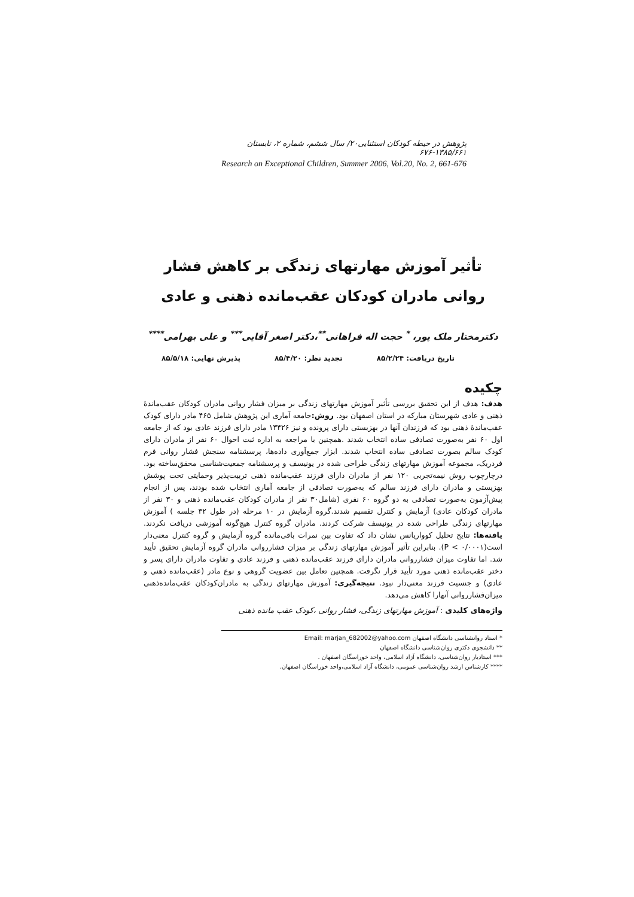پژوهش در حیطه کودکان استثنایی۲۰/ سال ششم، شماره ۲، تابستان ۱۳۸۵/۶۶۱-۶۷۶
Research on Exceptional Children, Summer 2006, Vol.20, No. 2, 661-676
تأثیر آموزش مهارتهای زندگی بر کاهش فشار روانی مادران کودکان عقب‌مانده ذهنی و عادی
دکترمختار ملک پور، <sup>*</sup> حجت اله فراهانی<sup>**</sup>،دکتر اصغر آقایی<sup>***</sup> و علی بهرامی<sup>****</sup>
تاریخ دریافت: ۸۵/۲/۲۴ تجدید نظر: ۸۵/۴/۲۰ پذیرش نهایی: ۸۵/۵/۱۸
چکیده
هدف: هدف از این تحقیق بررسی تأثیر آموزش مهارتهای زندگی بر میزان فشار روانی مادران کودکان عقب‌ماندۀ ذهنی و عادی شهرستان مبارکه در استان اصفهان بود. روش: جامعه آماری این پژوهش شامل ۴۶۵ مادر دارای کودک عقب‌ماندۀ ذهنی بود که فرزندان آنها در بهزیستی دارای پرونده و نیز ۱۳۴۲۶ مادر دارای فرزند عادی بود که از جامعه اول ۶۰ نفر به‌صورت تصادفی ساده انتخاب شدند .همچنین با مراجعه به اداره ثبت احوال ۶۰ نفر از مادران دارای کودک سالم بصورت تصادفی ساده انتخاب شدند. ابزار جمع‌آوری داده‌ها، پرسشنامه سنجش فشار روانی فرم فردریک، مجموعه آموزش مهارتهای زندگی طراحی شده در یونیسف و پرسشنامه جمعیت‌شناسی محقق‌ساخته بود. درچارچوب روش نیمه‌تجربی ۱۲۰ نفر از مادران دارای فرزند عقب‌مانده ذهنی تربیت‌پذیر وحمایتی تحت پوشش بهزیستی و مادران دارای فرزند سالم که به‌صورت تصادفی از جامعه آماری انتخاب شده بودند، پس از انجام پیش‌آزمون به‌صورت تصادفی به دو گروه ۶۰ نفری (شامل۳۰ نفر از مادران کودکان عقب‌مانده ذهنی و ۳۰ نفر از مادران کودکان عادی) آزمایش و کنترل تقسیم شدند.گروه آزمایش در ۱۰ مرحله (در طول ۳۲ جلسه ) آموزش مهارتهای زندگی طراحی شده در یونیسف شرکت کردند. مادران گروه کنترل هیچ‌گونه آموزشی دریافت نکردند. یافته‌ها: نتایج تحلیل کوواریانس نشان داد که تفاوت بین نمرات باقی‌مانده گروه آزمایش و گروه کنترل معنی‌دار است(P < ۰/۰۰۰۱). بنابراین تأثیر آموزش مهارتهای زندگی بر میزان فشارروانی مادران گروه آزمایش تحقیق تأیید شد. اما تفاوت میزان فشارروانی مادران دارای فرزند عقب‌مانده ذهنی و فرزند عادی و تفاوت مادران دارای پسر و دختر عقب‌مانده ذهنی مورد تأیید قرار نگرفت. همچنین تعامل بین عضویت گروهی و نوع مادر (عقب‌مانده ذهنی و عادی) و جنسیت فرزند معنی‌دار نبود. نتیجه‌گیری: آموزش مهارتهای زندگی به مادران‌کودکان عقب‌مانده‌ذهنی میزان‌فشارروانی آنهارا کاهش می‌دهد.
واژه‌های کلیدی : آموزش مهارتهای زندگی، فشار روانی ،کودک عقب مانده ذهنی
* استاد روانشناسی دانشگاه اصفهان Email: marjan_682002@yahoo.com
** دانشجوی دکتری روان‌شناسی دانشگاه اصفهان
*** استادیار روان‌شناسی، دانشگاه آزاد اسلامی، واحد خوراسگان اصفهان .
**** کارشناس ارشد روان‌شناسی عمومی، دانشگاه آزاد اسلامی،واحد خوراسگان اصفهان.